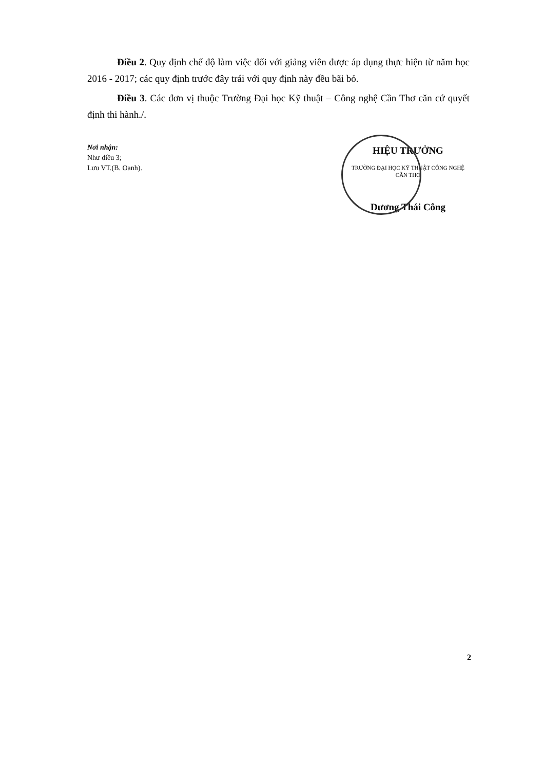Điều 2. Quy định chế độ làm việc đối với giảng viên được áp dụng thực hiện từ năm học 2016 - 2017; các quy định trước đây trái với quy định này đều bãi bỏ.
Điều 3. Các đơn vị thuộc Trường Đại học Kỹ thuật – Công nghệ Cần Thơ căn cứ quyết định thi hành./.
Nơi nhận:
Như diều 3;
Lưu VT.(B. Oanh).
HIỆU TRƯỞNG
TRƯỜNG ĐẠI HỌC KỸ THUẬT CÔNG NGHỆ CẦN THƠ
Dương Thái Công
2